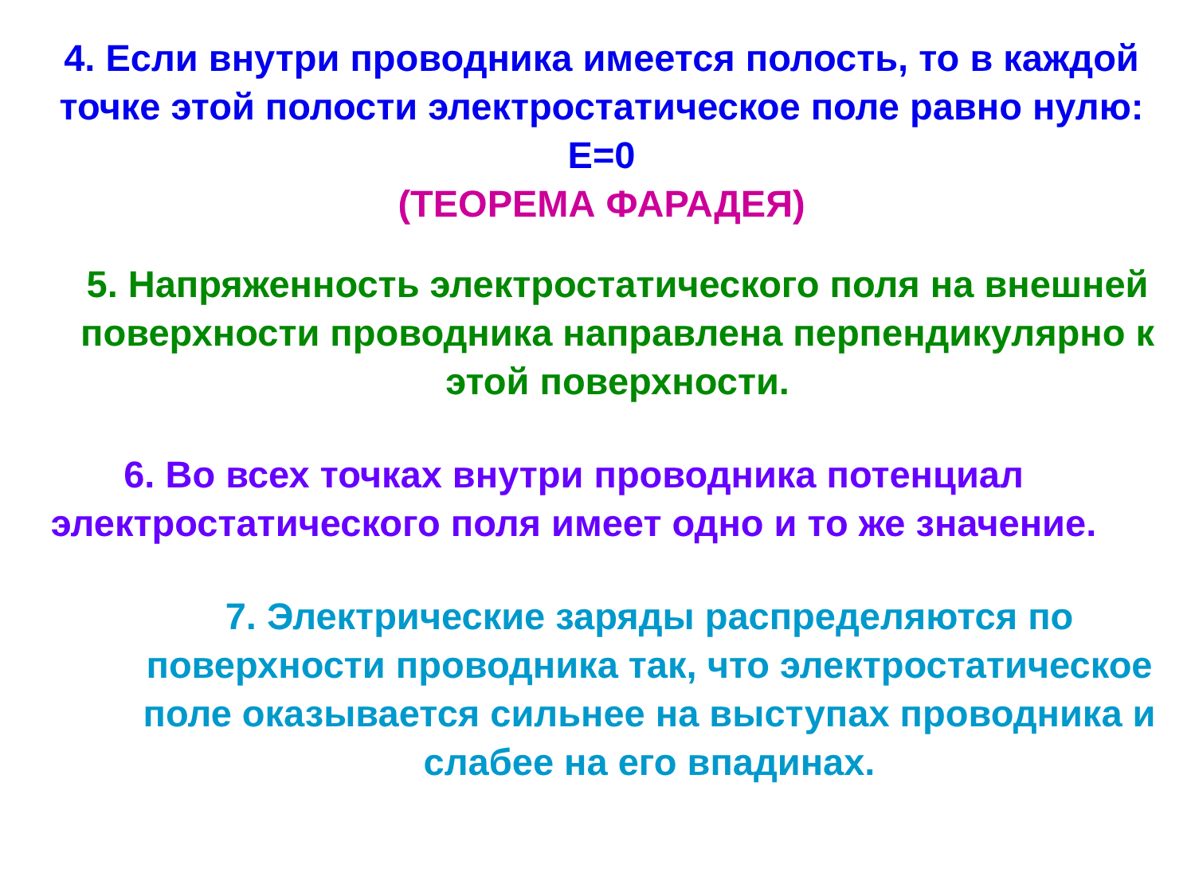4. Если внутри проводника имеется полость, то в каждой точке этой полости электростатическое поле равно нулю: E=0
(ТЕОРЕМА ФАРАДЕЯ)
5. Напряженность электростатического поля на внешней поверхности проводника направлена перпендикулярно к этой поверхности.
6. Во всех точках внутри проводника потенциал электростатического поля имеет одно и то же значение.
7. Электрические заряды распределяются по поверхности проводника так, что электростатическое поле оказывается сильнее на выступах проводника и слабее на его впадинах.